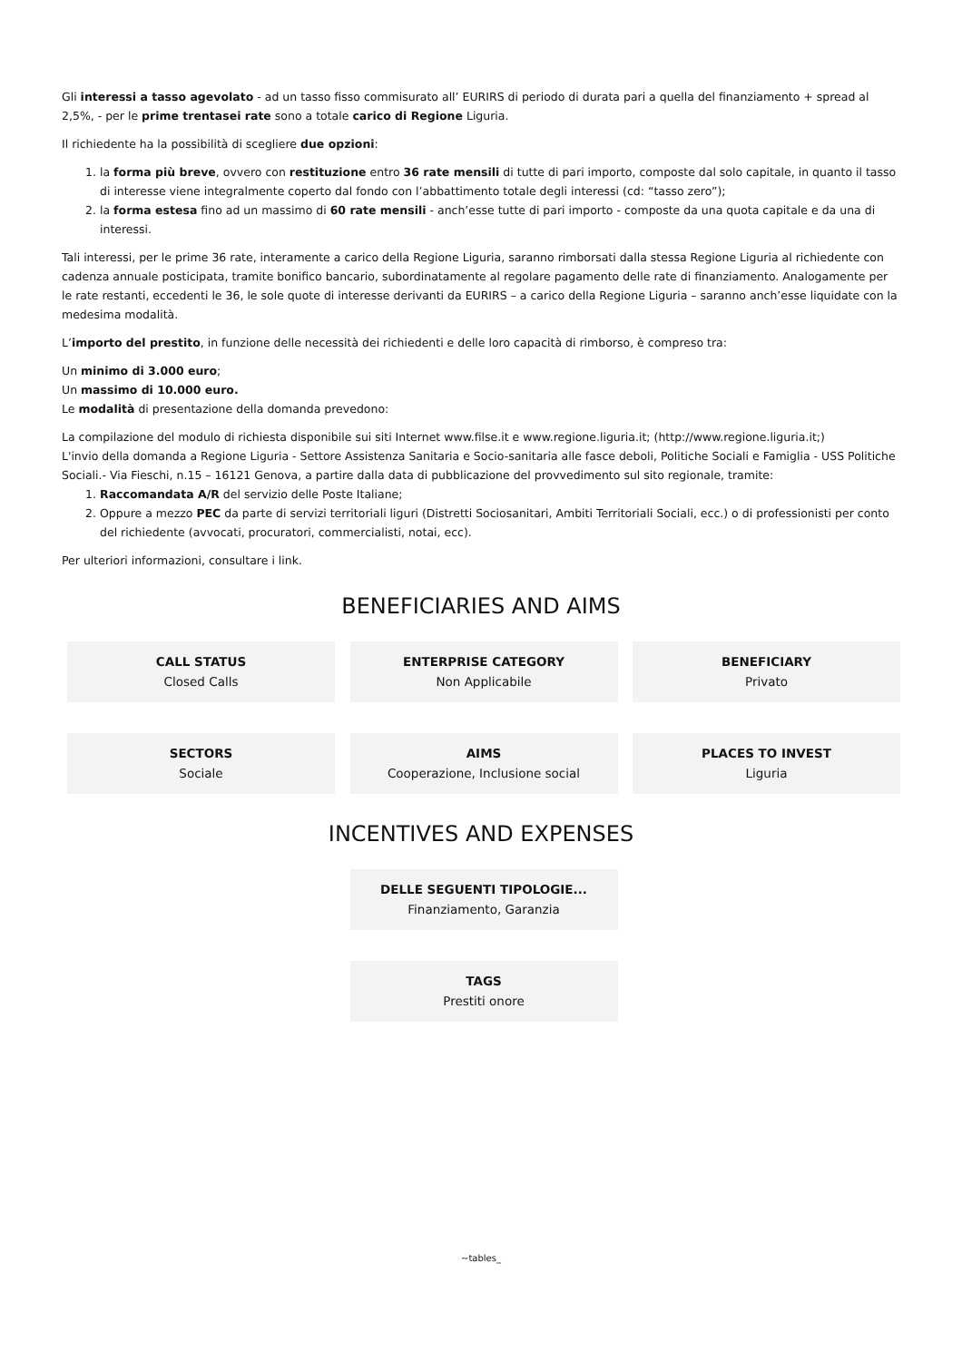Gli interessi a tasso agevolato - ad un tasso fisso commisurato all’ EURIRS di periodo di durata pari a quella del finanziamento + spread al 2,5%, - per le prime trentasei rate sono a totale carico di Regione Liguria.
Il richiedente ha la possibilità di scegliere due opzioni:
1. la forma più breve, ovvero con restituzione entro 36 rate mensili di tutte di pari importo, composte dal solo capitale, in quanto il tasso di interesse viene integralmente coperto dal fondo con l’abbattimento totale degli interessi (cd: “tasso zero”);
2. la forma estesa fino ad un massimo di 60 rate mensili - anch’esse tutte di pari importo - composte da una quota capitale e da una di interessi.
Tali interessi, per le prime 36 rate, interamente a carico della Regione Liguria, saranno rimborsati dalla stessa Regione Liguria al richiedente con cadenza annuale posticipata, tramite bonifico bancario, subordinatamente al regolare pagamento delle rate di finanziamento. Analogamente per le rate restanti, eccedenti le 36, le sole quote di interesse derivanti da EURIRS – a carico della Regione Liguria – saranno anch’esse liquidate con la medesima modalità.
L’importo del prestito, in funzione delle necessità dei richiedenti e delle loro capacità di rimborso, è compreso tra:
Un minimo di 3.000 euro;
Un massimo di 10.000 euro.
Le modalità di presentazione della domanda prevedono:
La compilazione del modulo di richiesta disponibile sui siti Internet www.filse.it e www.regione.liguria.it; (http://www.regione.liguria.it;)
L'invio della domanda a Regione Liguria - Settore Assistenza Sanitaria e Socio-sanitaria alle fasce deboli, Politiche Sociali e Famiglia - USS Politiche Sociali.- Via Fieschi, n.15 – 16121 Genova, a partire dalla data di pubblicazione del provvedimento sul sito regionale, tramite:
1. Raccomandata A/R del servizio delle Poste Italiane;
2. Oppure a mezzo PEC da parte di servizi territoriali liguri (Distretti Sociosanitari, Ambiti Territoriali Sociali, ecc.) o di professionisti per conto del richiedente (avvocati, procuratori, commercialisti, notai, ecc).
Per ulteriori informazioni, consultare i link.
BENEFICIARIES AND AIMS
CALL STATUS
Closed Calls
ENTERPRISE CATEGORY
Non Applicabile
BENEFICIARY
Privato
SECTORS
Sociale
AIMS
Cooperazione, Inclusione social
PLACES TO INVEST
Liguria
INCENTIVES AND EXPENSES
DELLE SEGUENTI TIPOLOGIE...
Finanziamento, Garanzia
TAGS
Prestiti onore
~tables_